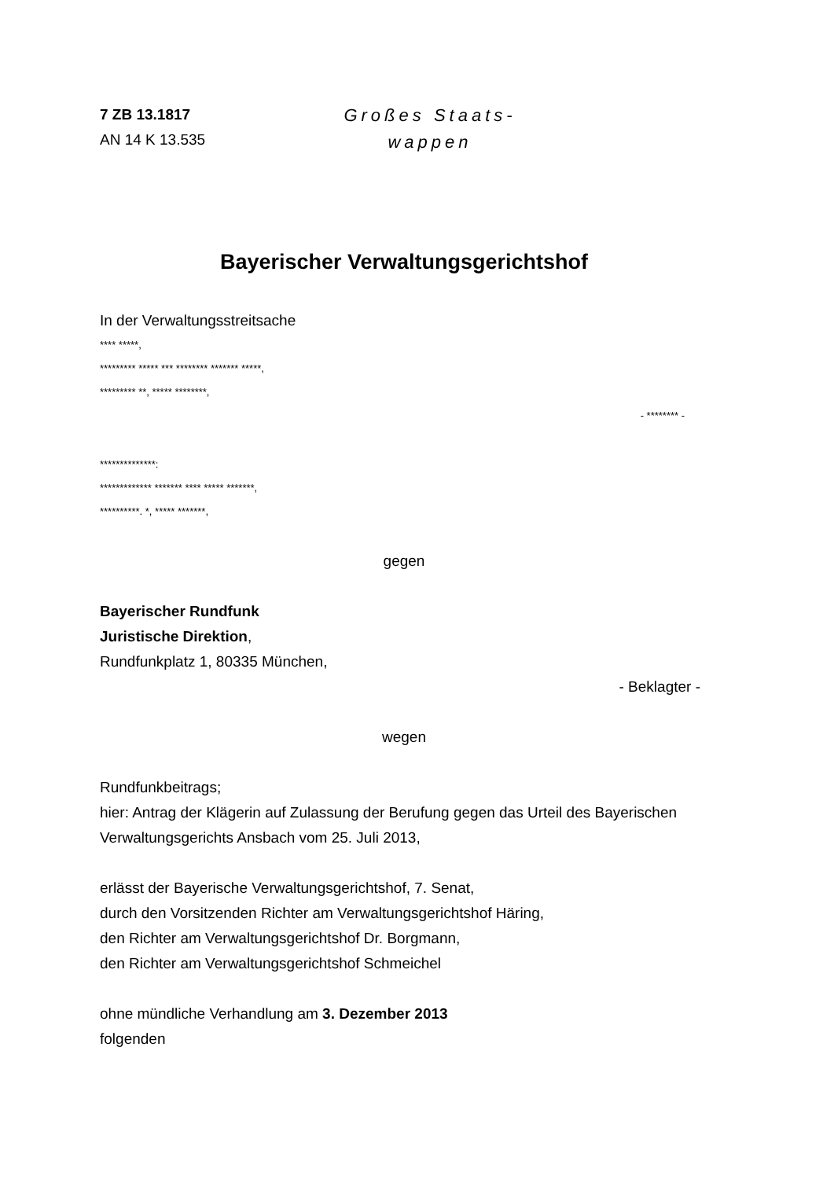7 ZB 13.1817
AN 14 K 13.535
Großes Staats-
wappen
Bayerischer Verwaltungsgerichtshof
In der Verwaltungsstreitsache
**** *****,
********* ***** *** ******** ******* *****,
********* **, ***** ********,
- ******** -
**************:
************* ******* **** ***** *******,
**********. *, ***** *******,
gegen
Bayerischer Rundfunk
Juristische Direktion,
Rundfunkplatz 1, 80335 München,
- Beklagter -
wegen
Rundfunkbeitrags;
hier: Antrag der Klägerin auf Zulassung der Berufung gegen das Urteil des Bayerischen Verwaltungsgerichts Ansbach vom 25. Juli 2013,
erlässt der Bayerische Verwaltungsgerichtshof, 7. Senat,
durch den Vorsitzenden Richter am Verwaltungsgerichtshof Häring,
den Richter am Verwaltungsgerichtshof Dr. Borgmann,
den Richter am Verwaltungsgerichtshof Schmeichel
ohne mündliche Verhandlung am 3. Dezember 2013
folgenden